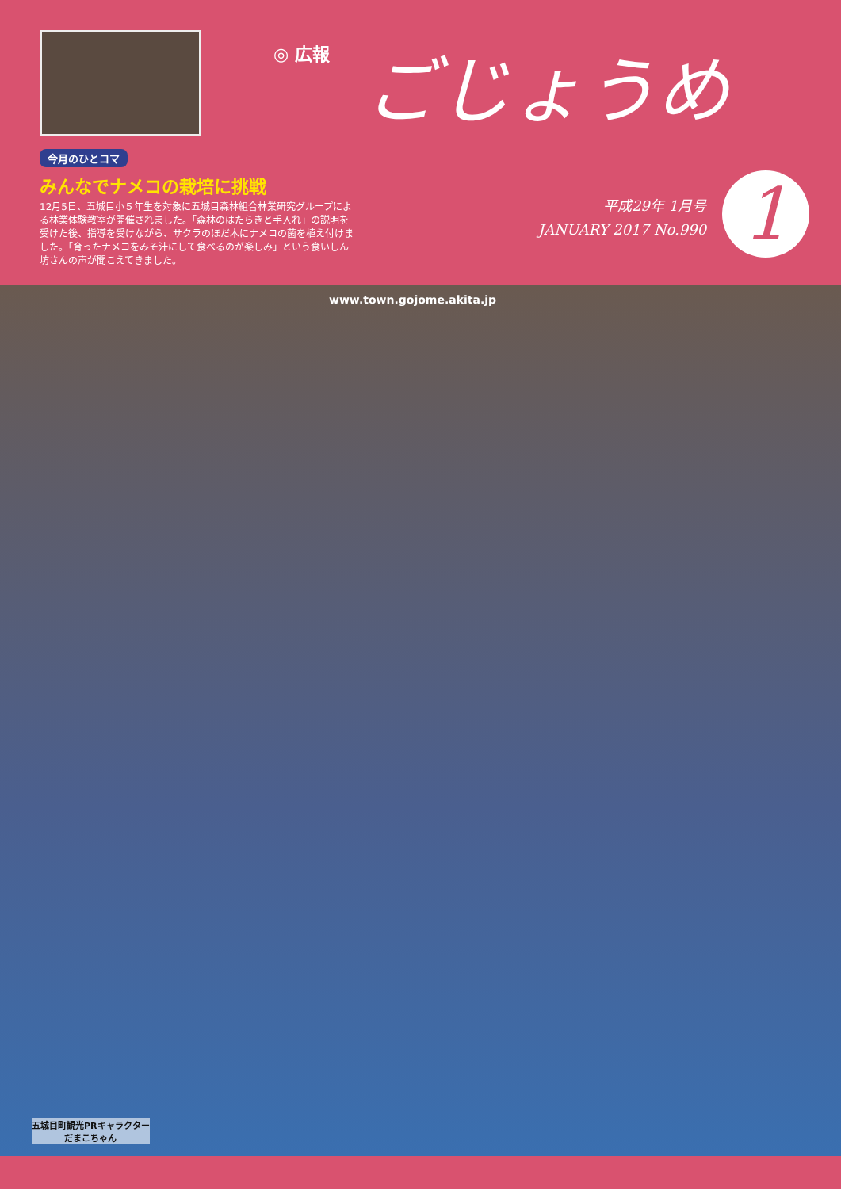◎ 広報 ごじょうめ
今月のひとコマ
みんなでナメコの栽培に挑戦
12月5日、五城目小５年生を対象に五城目森林組合林業研究グループによる林業体験教室が開催されました。「森林のはたらきと手入れ」の説明を受けた後、指導を受けながら、サクラのほだ木にナメコの菌を植え付けました。「育ったナメコをみそ汁にして食べるのが楽しみ」という食いしん坊さんの声が聞こえてきました。
平成29年 1月号
JANUARY 2017 No.990
1
www.town.gojome.akita.jp
五城目町観光PRキャラクター
だまこちゃん